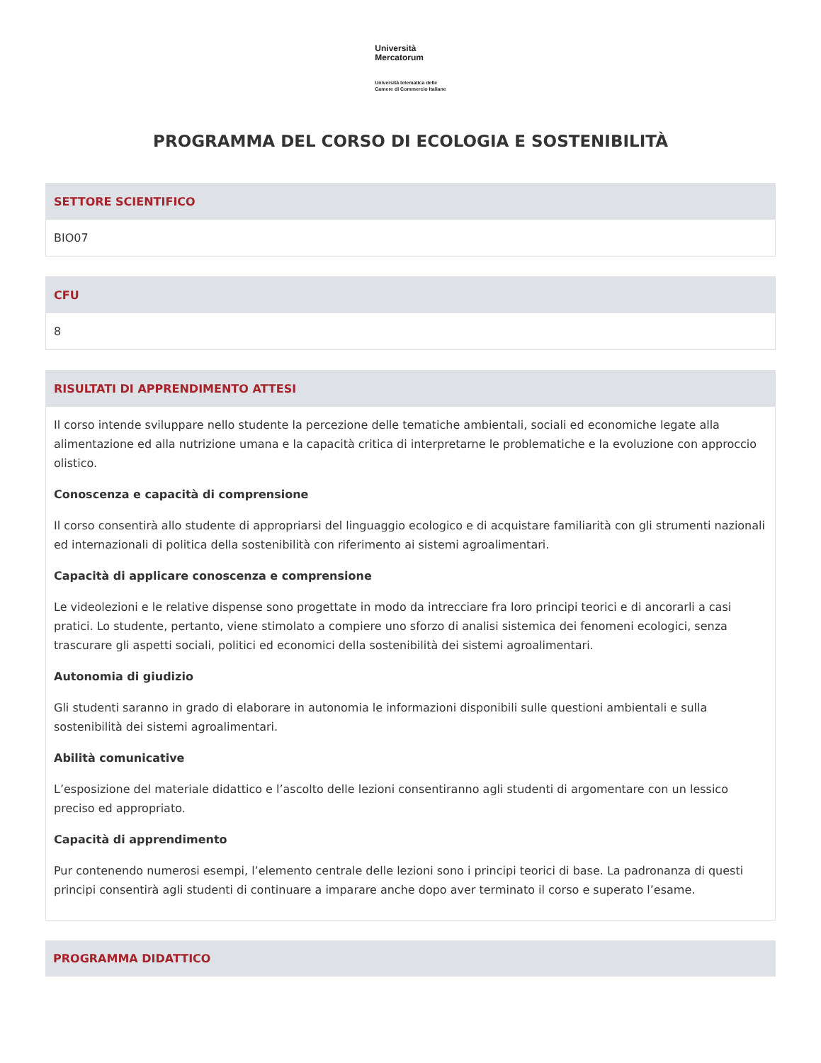Università
Mercatorum
Università telematica delle
Camere di Commercio Italiane
PROGRAMMA DEL CORSO DI ECOLOGIA E SOSTENIBILITÀ
SETTORE SCIENTIFICO
BIO07
CFU
8
RISULTATI DI APPRENDIMENTO ATTESI
Il corso intende sviluppare nello studente la percezione delle tematiche ambientali, sociali ed economiche legate alla alimentazione ed alla nutrizione umana e la capacità critica di interpretarne le problematiche e la evoluzione con approccio olistico.
Conoscenza e capacità di comprensione
Il corso consentirà allo studente di appropriarsi del linguaggio ecologico e di acquistare familiarità con gli strumenti nazionali ed internazionali di politica della sostenibilità con riferimento ai sistemi agroalimentari.
Capacità di applicare conoscenza e comprensione
Le videolezioni e le relative dispense sono progettate in modo da intrecciare fra loro principi teorici e di ancorarli a casi pratici. Lo studente, pertanto, viene stimolato a compiere uno sforzo di analisi sistemica dei fenomeni ecologici, senza trascurare gli aspetti sociali, politici ed economici della sostenibilità dei sistemi agroalimentari.
Autonomia di giudizio
Gli studenti saranno in grado di elaborare in autonomia le informazioni disponibili sulle questioni ambientali e sulla sostenibilità dei sistemi agroalimentari.
Abilità comunicative
L’esposizione del materiale didattico e l’ascolto delle lezioni consentiranno agli studenti di argomentare con un lessico preciso ed appropriato.
Capacità di apprendimento
Pur contenendo numerosi esempi, l’elemento centrale delle lezioni sono i principi teorici di base. La padronanza di questi principi consentirà agli studenti di continuare a imparare anche dopo aver terminato il corso e superato l’esame.
PROGRAMMA DIDATTICO